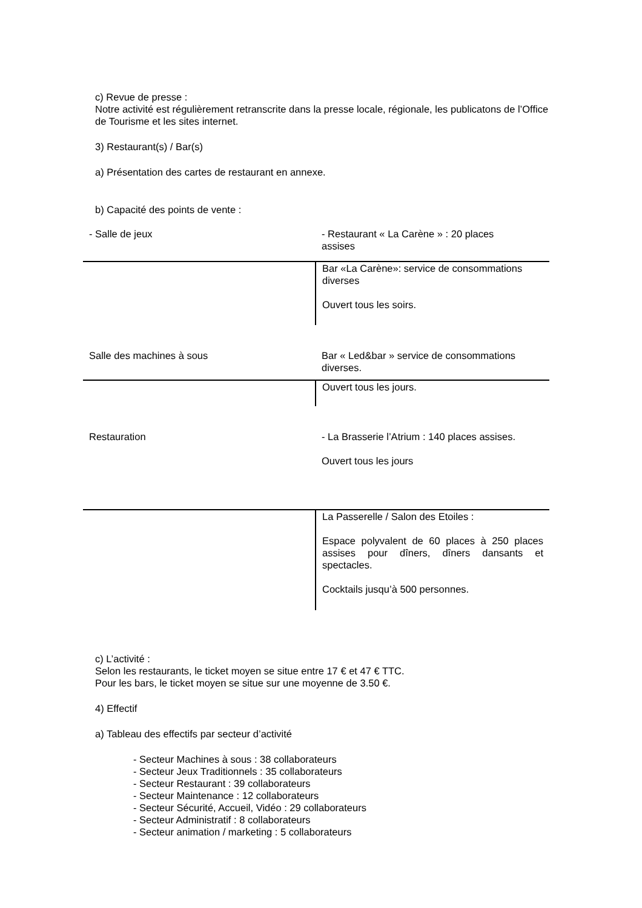c) Revue de presse :
Notre activité est régulièrement retranscrite dans la presse locale, régionale, les publicatons de l’Office de Tourisme et les sites internet.
3) Restaurant(s) / Bar(s)
a) Présentation des cartes de restaurant en annexe.
b) Capacité des points de vente :
| - Salle de jeux | - Restaurant « La Carène » : 20 places assises |
| | Bar «La Carène»: service de consommations diverses Ouvert tous les soirs. |
| Salle des machines à sous | Bar « Led&bar » service de consommations diverses. |
| | Ouvert tous les jours. |
| Restauration | - La Brasserie l’Atrium : 140 places assises. Ouvert tous les jours |
| | La Passerelle / Salon des Etoiles : Espace polyvalent de 60 places à 250 places assises pour dîners, dîners dansants et spectacles. Cocktails jusqu’à 500 personnes. |
c) L’activité :
Selon les restaurants, le ticket moyen se situe entre 17 € et 47 € TTC.
Pour les bars, le ticket moyen se situe sur une moyenne de 3.50 €.
4) Effectif
a) Tableau des effectifs par secteur d’activité
- Secteur Machines à sous : 38 collaborateurs
- Secteur Jeux Traditionnels : 35 collaborateurs
- Secteur Restaurant : 39 collaborateurs
- Secteur Maintenance : 12 collaborateurs
- Secteur Sécurité, Accueil, Vidéo : 29 collaborateurs
- Secteur Administratif : 8 collaborateurs
- Secteur animation / marketing : 5 collaborateurs